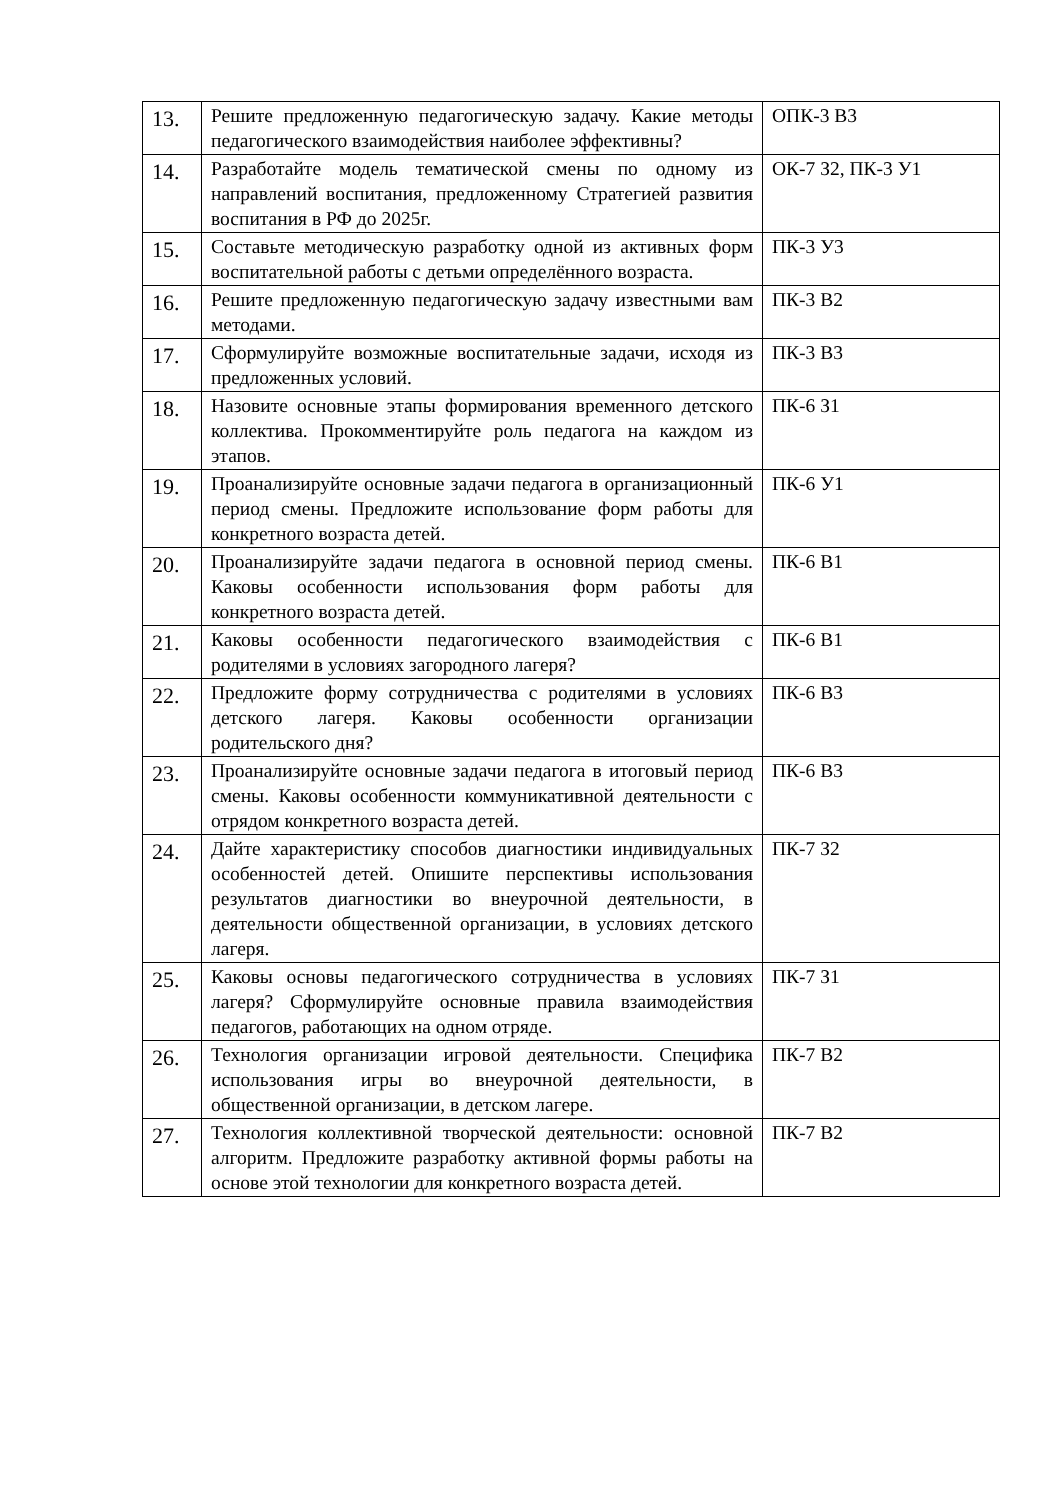| 13. | Решите предложенную педагогическую задачу. Какие методы педагогического взаимодействия наиболее эффективны? | ОПК-3 В3 |
| 14. | Разработайте модель тематической смены по одному из направлений воспитания, предложенному Стратегией развития воспитания в РФ до 2025г. | ОК-7 З2, ПК-3 У1 |
| 15. | Составьте методическую разработку одной из активных форм воспитательной работы с детьми определённого возраста. | ПК-3 У3 |
| 16. | Решите предложенную педагогическую задачу известными вам методами. | ПК-3 В2 |
| 17. | Сформулируйте возможные воспитательные задачи, исходя из предложенных условий. | ПК-3 В3 |
| 18. | Назовите основные этапы формирования временного детского коллектива. Прокомментируйте роль педагога на каждом из этапов. | ПК-6 З1 |
| 19. | Проанализируйте основные задачи педагога в организационный период смены. Предложите использование форм работы для конкретного возраста детей. | ПК-6 У1 |
| 20. | Проанализируйте задачи педагога в основной период смены. Каковы особенности использования форм работы для конкретного возраста детей. | ПК-6 В1 |
| 21. | Каковы особенности педагогического взаимодействия с родителями в условиях загородного лагеря? | ПК-6 В1 |
| 22. | Предложите форму сотрудничества с родителями в условиях детского лагеря. Каковы особенности организации родительского дня? | ПК-6 В3 |
| 23. | Проанализируйте основные задачи педагога в итоговый период смены. Каковы особенности коммуникативной деятельности с отрядом конкретного возраста детей. | ПК-6 В3 |
| 24. | Дайте характеристику способов диагностики индивидуальных особенностей детей. Опишите перспективы использования результатов диагностики во внеурочной деятельности, в деятельности общественной организации, в условиях детского лагеря. | ПК-7 З2 |
| 25. | Каковы основы педагогического сотрудничества в условиях лагеря? Сформулируйте основные правила взаимодействия педагогов, работающих на одном отряде. | ПК-7 З1 |
| 26. | Технология организации игровой деятельности. Специфика использования игры во внеурочной деятельности, в общественной организации, в детском лагере. | ПК-7 В2 |
| 27. | Технология коллективной творческой деятельности: основной алгоритм. Предложите разработку активной формы работы на основе этой технологии для конкретного возраста детей. | ПК-7 В2 |